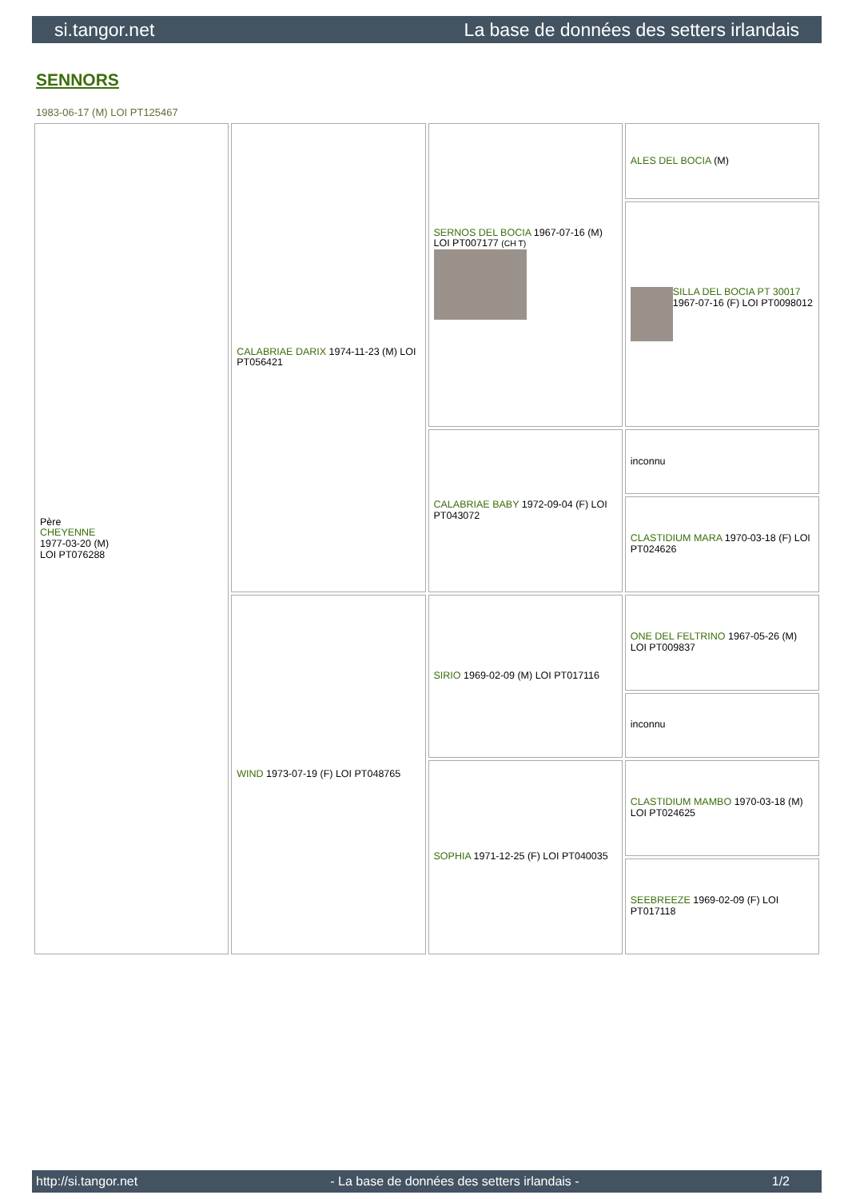si.tangor.net La base de données des setters irlandais
SENNORS
1983-06-17 (M) LOI PT125467
| Père CHEYENNE 1977-03-20 (M) LOI PT076288 | CALABRIAE DARIX 1974-11-23 (M) LOI PT056421 | SERNOS DEL BOCIA 1967-07-16 (M) LOI PT007177 (CH T) | ALES DEL BOCIA (M) |
| | | | SILLA DEL BOCIA PT 30017 1967-07-16 (F) LOI PT0098012 |
| | | CALABRIAE BABY 1972-09-04 (F) LOI PT043072 | inconnu |
| | | | CLASTIDIUM MARA 1970-03-18 (F) LOI PT024626 |
| | WIND 1973-07-19 (F) LOI PT048765 | SIRIO 1969-02-09 (M) LOI PT017116 | ONE DEL FELTRINO 1967-05-26 (M) LOI PT009837 |
| | | | inconnu |
| | | SOPHIA 1971-12-25 (F) LOI PT040035 | CLASTIDIUM MAMBO 1970-03-18 (M) LOI PT024625 |
| | | | SEEBREEZE 1969-02-09 (F) LOI PT017118 |
http://si.tangor.net - La base de données des setters irlandais - 1/2